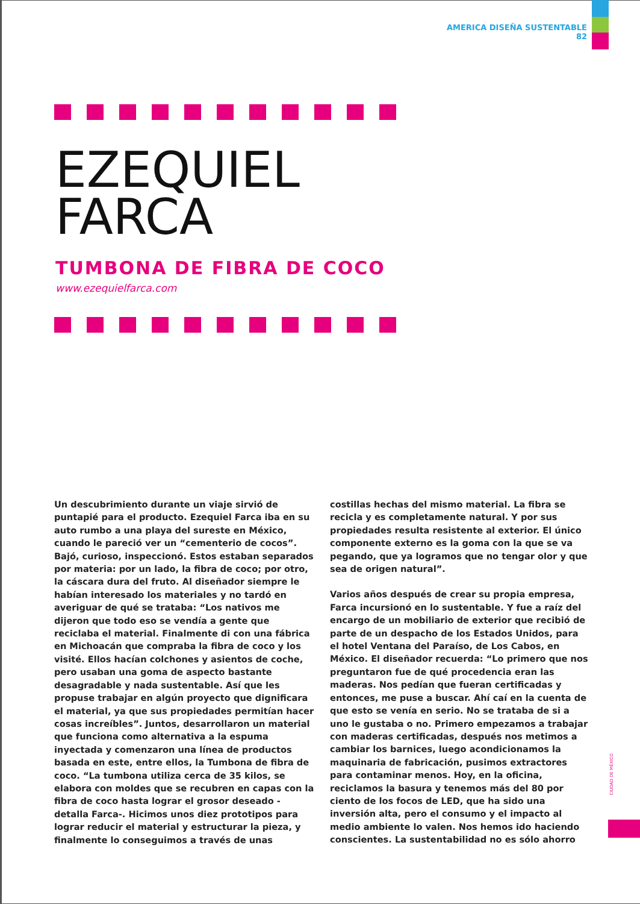AMERICA DISEÑA SUSTENTABLE
82
EZEQUIEL
FARCA
TUMBONA DE FIBRA DE COCO
www.ezequielfarca.com
Un descubrimiento durante un viaje sirvió de puntapié para el producto. Ezequiel Farca iba en su auto rumbo a una playa del sureste en México, cuando le pareció ver un “cementerio de cocos”. Bajó, curioso, inspeccionó. Estos estaban separados por materia: por un lado, la fibra de coco; por otro, la cáscara dura del fruto. Al diseñador siempre le habían interesado los materiales y no tardó en averiguar de qué se trataba: “Los nativos me dijeron que todo eso se vendía a gente que reciclaba el material. Finalmente di con una fábrica en Michoacán que compraba la fibra de coco y los visité. Ellos hacían colchones y asientos de coche, pero usaban una goma de aspecto bastante desagradable y nada sustentable. Así que les propuse trabajar en algún proyecto que dignificara el material, ya que sus propiedades permitían hacer cosas increíbles”. Juntos, desarrollaron un material que funciona como alternativa a la espuma inyectada y comenzaron una línea de productos basada en este, entre ellos, la Tumbona de fibra de coco. “La tumbona utiliza cerca de 35 kilos, se elabora con moldes que se recubren en capas con la fibra de coco hasta lograr el grosor deseado -detalla Farca-. Hicimos unos diez prototipos para lograr reducir el material y estructurar la pieza, y finalmente lo conseguimos a través de unas costillas hechas del mismo material. La fibra se recicla y es completamente natural. Y por sus propiedades resulta resistente al exterior. El único componente externo es la goma con la que se va pegando, que ya logramos que no tengar olor y que sea de origen natural”.
Varios años después de crear su propia empresa, Farca incursionó en lo sustentable. Y fue a raíz del encargo de un mobiliario de exterior que recibió de parte de un despacho de los Estados Unidos, para el hotel Ventana del Paraíso, de Los Cabos, en México. El diseñador recuerda: “Lo primero que nos preguntaron fue de qué procedencia eran las maderas. Nos pedían que fueran certificadas y entonces, me puse a buscar. Ahí caí en la cuenta de que esto se venía en serio. No se trataba de si a uno le gustaba o no. Primero empezamos a trabajar con maderas certificadas, después nos metimos a cambiar los barnices, luego acondicionamos la maquinaria de fabricación, pusimos extractores para contaminar menos. Hoy, en la oficina, reciclamos la basura y tenemos más del 80 por ciento de los focos de LED, que ha sido una inversión alta, pero el consumo y el impacto al medio ambiente lo valen. Nos hemos ido haciendo conscientes. La sustentabilidad no es sólo ahorro
CIUDAD DE MÉXICO